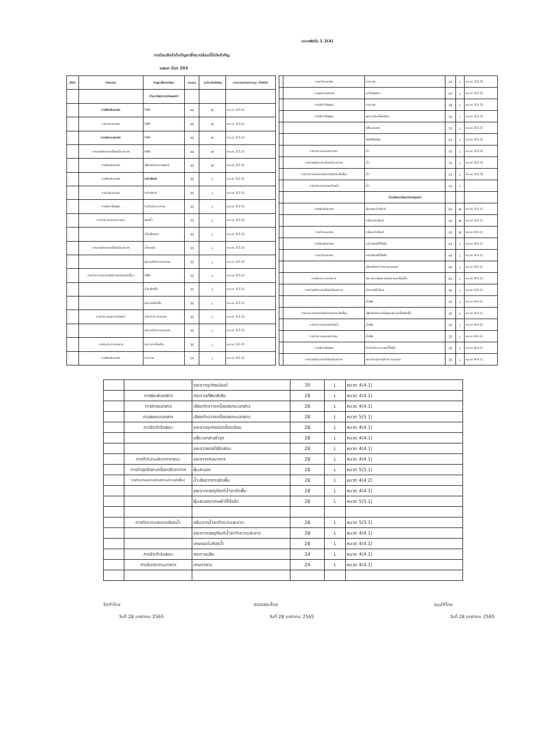แบบฟอร์ม 1.3(4)
ทะเบียนจัดลำดับปัญหาสิ่งแวดล้อมที่มีนัยสำคัญ
แผนก ห้อง 203
| ลำดับ | กิจกรรม | ปัญหาสิ่งแวดล้อม | คะแนน | ระดับนัยสำคัญ | กระบวนการควบคุม /ป้องกัน |
| --- | --- | --- | --- | --- | --- |
| | | ด้านทรัพยากร(Input) | | | |
| | การพิมพ์เอกสาร | ไฟฟ้า | 49 | M | หมวด 3(3.2) |
| | การถ่ายเอกสาร | ไฟฟ้า | 49 | M | หมวด 3(3.2) |
| | การสแกนเอกสาร | ไฟฟ้า | 49 | M | หมวด 3(3.2) |
| | การบำรุงรักษาเครื่องปรับอากาศ | ไฟฟ้า | 49 | M | หมวด 3(3.2) |
| | การพิมพ์เอกสาร | เสียงดังจากการพิมพ์ | 49 | M | หมวด 3(3.3) |
| | การพิมพ์เอกสาร | หมึกพิมพ์ | 35 | L | หมวด 3(3.3) |
| | การถ่ายเอกสาร | หมึกพิมพ์ | 35 | L | หมวด 3(3.3) |
| | การจัดทำข้อสอบ | ใบมีดตัดกระดาษ | 35 | L | หมวด 3(3.3) |
| | การทำความสะอาดภาชนะ | ฟองน้ำ | 35 | L | หมวด 3(3.3) |
| | | น้ำยาล้างจาน | 35 | L | หมวด 3(3.3) |
| | การบำรุงรักษาเครื่องปรับอากาศ | น้ำยาแอร์ | 35 | L | หมวด 3(3.3) |
| | | อุปกรณ์ทำความสะอาด | 35 | L | หมวด 3(3.3) |
| | การทำความสะอาดสำนักงาน(งานขัดพื้น) | ไฟฟ้า | 35 | L | หมวด 3(3.2) |
| | | น้ำยาขัดพื้น | 35 | L | หมวด 3(3.3) |
| | | อุปกรณ์ขัดพื้น | 35 | L | หมวด 3(3.3) |
| | การทำความสะอาดห้องน้ำ | น้ำยาทำความสะอาด | 35 | L | หมวด 3(3.3) |
| | | อุปกรณ์ทำความสะอาด | 35 | L | หมวด 3(3.3) |
| | การรับประทานอาหาร | อาหาร/เครื่องดื่ม | 30 | L | หมวด 3(3.3) |
| | การพิมพ์เอกสาร | กระดาษ | 24 | L | หมวด 3(3.3) |
| | การถ่ายเอกสาร | กระดาษ | 24 | L | หมวด 3(3.3) |
| | การสแกนเอกสาร | เครื่องสแกน | 24 | L | หมวด 3(3.3) |
| | การจัดทำข้อสอบ | กระดาษ | 18 | L | หมวด 3(3.3) |
| | การจัดทำข้อสอบ | อุปกรณ์เครื่องเขียน | 15 | L | หมวด 3(3.3) |
| | | แฟ้มเอกสาร | 15 | L | หมวด 3(3.3) |
| | | ซองใส่ข้อสอบ | 15 | L | หมวด 3(3.3) |
| | การทำความสะอาดภาชนะ | น้ำ | 15 | L | หมวด 3(3.3) |
| | การบำรุงรักษาเครื่องปรับอากาศ | น้ำ | 15 | L | หมวด 3(3.3) |
| | การทำความสะอาดสำนักงาน(งานขัดพื้น) | น้ำ | 15 | L | หมวด 3(3.3) |
| | การทำความสะอาดห้องน้ำ | น้ำ | 15 | L | |
| | | ด้านสิ่งแวดล้อม(Output) | | | |
| | การพิมพ์เอกสาร | ฝุ่นผงหมึกพิมพ์ | 60 | M | หมวด 5(5.1) |
| | | กลิ่นหมึกพิมพ์ | 55 | M | หมวด 5(5.1) |
| | การถ่ายเอกสาร | กลิ่นหมึกพิมพ์ | 55 | M | หมวด 5(5.1) |
| | การพิมพ์เอกสาร | หมึกพิมพ์ที่ใช้แล้ว | 44 | L | หมวด 4(4.1) |
| | การถ่ายเอกสาร | หมึกพิมพ์ที่ใช้แล้ว | 44 | L | หมวด 4(4.1) |
| | | เสียงดังจากการถ่ายเอกสาร | 44 | L | หมวด 5(5.1) |
| | การรับประทานอาหาร | ขยะจากกล่องบรรจุอาหาร/เครื่องดื่ม | 42 | L | หมวด 4(4.1) |
| | การบำรุงรักษาเครื่องปรับอากาศ | น้ำยาแอร์รั่วไหล | 42 | L | หมวด 5(5.1) |
| | | น้ำเสีย | 35 | L | หมวด 4(4.2) |
| | การทำความสะอาดสำนักงาน(งานขัดพื้น) | เสียงดังจากเครื่องดูดฝุ่น/เครื่องขัดพื้น | 35 | L | หมวด 4(4.1) |
| | การทำความสะอาดห้องน้ำ | น้ำเสีย | 35 | L | หมวด 4(4.2) |
| | การทำความสะอาดภาชนะ | น้ำเสีย | 32 | L | หมวด 4(4.2) |
| | การจัดทำข้อสอบ | ใบมีดตัดกระดาษที่ใช้แล้ว | 30 | L | หมวด 4(4.1) |
| | การบำรุงรักษาเครื่องปรับอากาศ | ขยะจากอุปกรณ์ทำความสะอาด | 30 | L | หมวด 4(4.1) |
| | | ขยะจากอุปกรณ์แอร์ | 30 | L | หมวด 4(4.1) |
| | การพิมพ์เอกสาร | กระดาษที่พิมพ์เสีย | 28 | L | หมวด 4(4.1) |
| | การถ่ายเอกสาร | เสียงดังจากเครื่องสแกนเอกสาร | 28 | L | หมวด 4(4.1) |
| | การสแกนเอกสาร | เสียงดังจากเครื่องสแกนเอกสาร | 28 | L | หมวด 5(5.1) |
| | การจัดทำข้อสอบ | ขยะจากอุปกรณ์เครื่องเขียน | 28 | L | หมวด 4(4.1) |
| | | แฟ้มเอกสารชำรุด | 28 | L | หมวด 4(4.1) |
| | | ขยะจากซองใส่ข้อสอบ | 28 | L | หมวด 4(4.1) |
| | การทำความสะอาดภาชนะ | ขยะจากเศษอาหาร | 28 | L | หมวด 4(4.1) |
| | การบำรุงรักษาเครื่องปรับอากาศ | ฝุ่นละออง | 28 | L | หมวด 5(5.1) |
| | การทำความสะอาดสำนักงาน(งานขัดพื้น) | น้ำเสียจากการขัดพื้น | 28 | L | หมวด 4(4.2) |
| | | ขยะจากบรรจุภัณฑ์น้ำยาขัดพื้น | 28 | L | หมวด 4(4.1) |
| | | ฝุ่นละออง/เศษผ้าที่ใช้แล้ว | 28 | L | หมวด 5(5.1) |
| | การทำความสะอาดห้องน้ำ | กลิ่นจากน้ำยาทำความสะอาด | 28 | L | หมวด 5(5.1) |
| | | ขยะจากบรรจุภัณฑ์น้ำยาทำความสะอาด | 28 | L | หมวด 4(4.1) |
| | | เศษขยะในห้องน้ำ | 28 | L | หมวด 4(4.1) |
| | การจัดทำข้อสอบ | กระดาษเสีย | 24 | L | หมวด 4(4.1) |
| | การรับประทานอาหาร | เศษอาหาร | 24 | L | หมวด 4(4.1) |
จัดทำโดย
วันที่ 28 มกราคม 2565
ตรวจสอบโดย
วันที่ 28 มกราคม 2565
อนุมัติโดย
วันที่ 28 มกราคม 2565